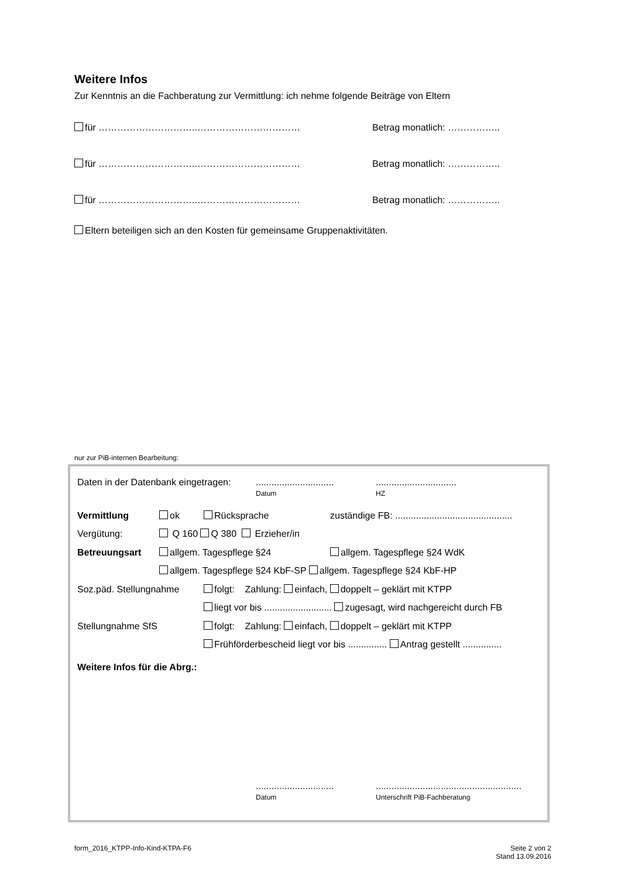Weitere Infos
Zur Kenntnis an die Fachberatung zur Vermittlung: ich nehme folgende Beiträge von Eltern
für …………………………..…………………………… Betrag monatlich: ……………..
für …………………………..…………………………… Betrag monatlich: ……………..
für …………………………..…………………………… Betrag monatlich: ……………..
Eltern beteiligen sich an den Kosten für gemeinsame Gruppenaktivitäten.
nur zur PiB-internen Bearbeitung:
Daten in der Datenbank eingetragen:..............................
Datum...............................
HZ
Vermittlung ok Rücksprache zuständige FB: .............................................
Vergütung: Q 160 Q 380 Erzieher/in
Betreuungsart allgem. Tagespflege §24 allgem. Tagespflege §24 WdK
allgem. Tagespflege §24 KbF-SP allgem. Tagespflege §24 KbF-HP
Soz.päd. Stellungnahme folgt: Zahlung: einfach, doppelt – geklärt mit KTPP
liegt vor bis .......................... zugesagt, wird nachgereicht durch FB
Stellungnahme SfS folgt: Zahlung: einfach, doppelt – geklärt mit KTPP
Frühförderbescheid liegt vor bis ............... Antrag gestellt ...............
Weitere Infos für die Abrg.:
..............................
Datum........................................................
Unterschrift PiB-Fachberatung
form_2016_KTPP-Info-Kind-KTPA-F6 Seite 2 von 2
Stand 13.09.2016